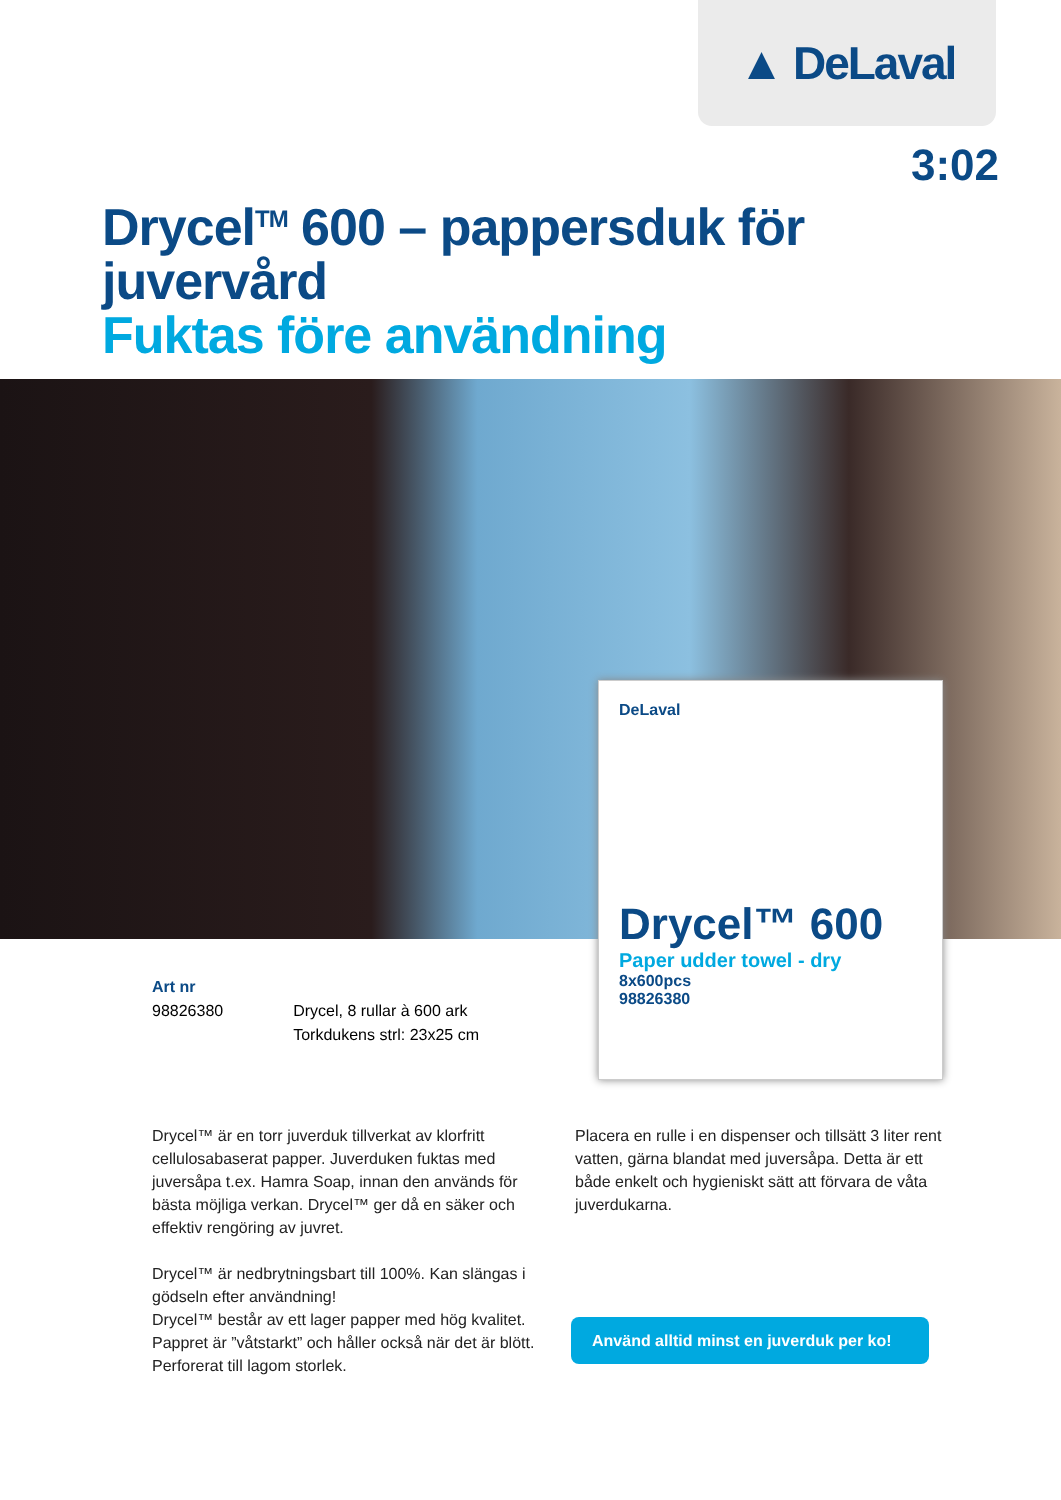▲ DeLaval
3:02
Drycel<sup>TM</sup> 600 – pappersduk för juvervård
Fuktas före användning
DeLaval
Drycel™ 600
Paper udder towel - dry
8x600pcs
98826380
Art nr
| 98826380 | Drycel, 8 rullar à 600 ark Torkdukens strl: 23x25 cm |
Drycel™ är en torr juverduk tillverkat av klorfritt cellulosabaserat papper. Juverduken fuktas med juversåpa t.ex. Hamra Soap, innan den används för bästa möjliga verkan. Drycel™ ger då en säker och effektiv rengöring av juvret.
Drycel™ är nedbrytningsbart till 100%. Kan slängas i gödseln efter användning!
Drycel™ består av ett lager papper med hög kvalitet. Pappret är ”våtstarkt” och håller också när det är blött. Perforerat till lagom storlek.
Placera en rulle i en dispenser och tillsätt 3 liter rent vatten, gärna blandat med juversåpa. Detta är ett både enkelt och hygieniskt sätt att förvara de våta juverdukarna.
Använd alltid minst en juverduk per ko!